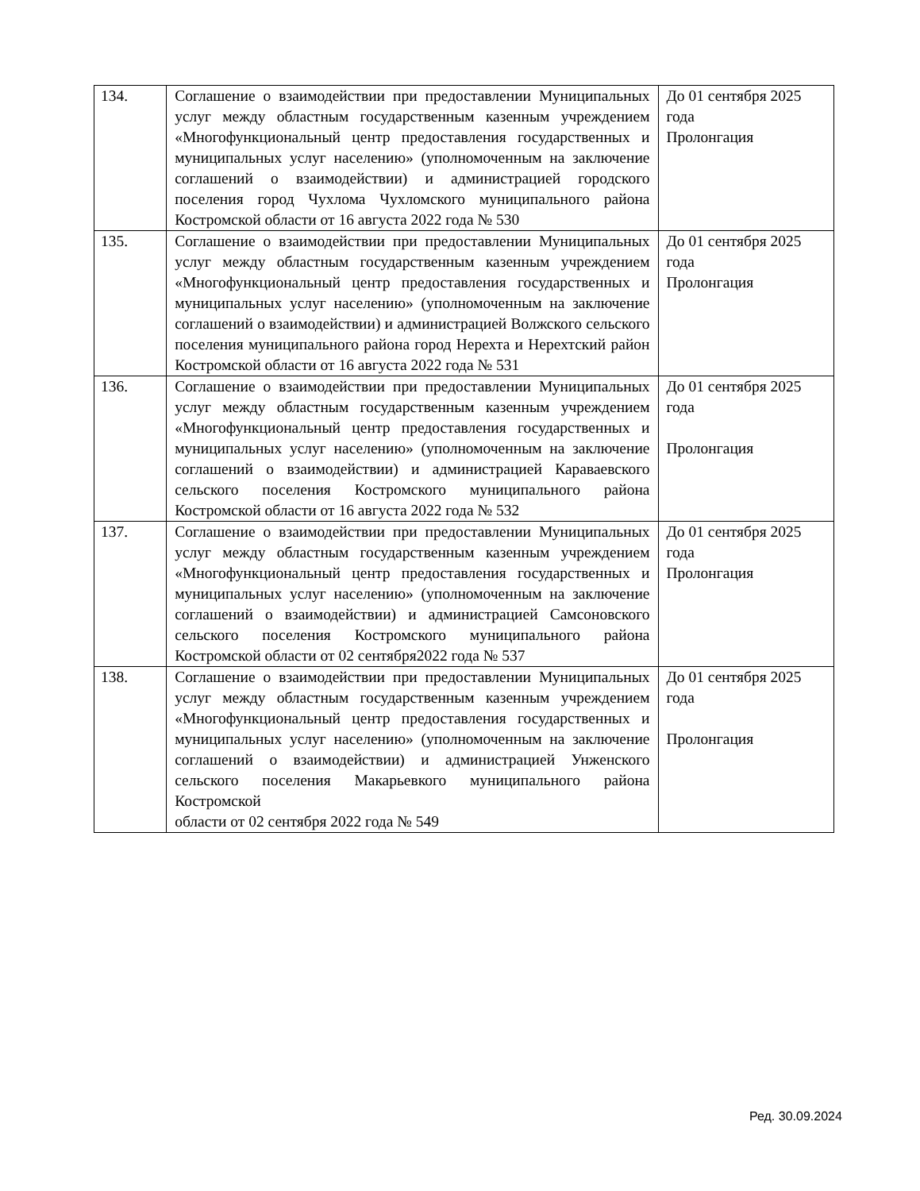| 134. | Соглашение о взаимодействии при предоставлении Муниципальных услуг между областным государственным казенным учреждением «Многофункциональный центр предоставления государственных и муниципальных услуг населению» (уполномоченным на заключение соглашений о взаимодействии) и администрацией городского поселения город Чухлома Чухломского муниципального района Костромской области от 16 августа 2022 года № 530 | До 01 сентября 2025 года Пролонгация |
| 135. | Соглашение о взаимодействии при предоставлении Муниципальных услуг между областным государственным казенным учреждением «Многофункциональный центр предоставления государственных и муниципальных услуг населению» (уполномоченным на заключение соглашений о взаимодействии) и администрацией Волжского сельского поселения муниципального района город Нерехта и Нерехтский район Костромской области от 16 августа 2022 года № 531 | До 01 сентября 2025 года Пролонгация |
| 136. | Соглашение о взаимодействии при предоставлении Муниципальных услуг между областным государственным казенным учреждением «Многофункциональный центр предоставления государственных и муниципальных услуг населению» (уполномоченным на заключение соглашений о взаимодействии) и администрацией Караваевского сельского поселения Костромского муниципального района Костромской области от 16 августа 2022 года № 532 | До 01 сентября 2025 года Пролонгация |
| 137. | Соглашение о взаимодействии при предоставлении Муниципальных услуг между областным государственным казенным учреждением «Многофункциональный центр предоставления государственных и муниципальных услуг населению» (уполномоченным на заключение соглашений о взаимодействии) и администрацией Самсоновского сельского поселения Костромского муниципального района Костромской области от 02 сентября2022 года № 537 | До 01 сентября 2025 года Пролонгация |
| 138. | Соглашение о взаимодействии при предоставлении Муниципальных услуг между областным государственным казенным учреждением «Многофункциональный центр предоставления государственных и муниципальных услуг населению» (уполномоченным на заключение соглашений о взаимодействии) и администрацией Унженского сельского поселения Макарьевкого муниципального района Костромской области от 02 сентября 2022 года № 549 | До 01 сентября 2025 года Пролонгация |
Ред. 30.09.2024